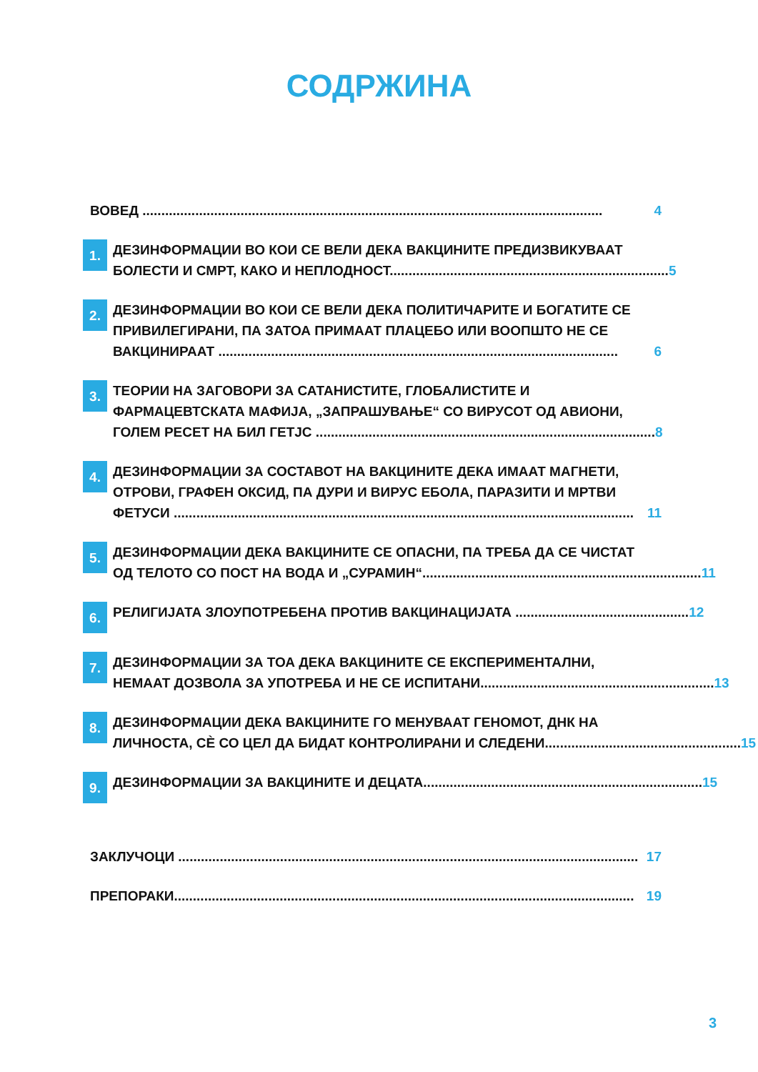СОДРЖИНА
ВОВЕД .......................................................................................................................... 4
1.
ДЕЗИНФОРМАЦИИ ВО КОИ СЕ ВЕЛИ ДЕКА ВАКЦИНИТЕ ПРЕДИЗВИКУВААТ
БОЛЕСТИ И СМРТ, КАКО И НЕПЛОДНОСТ.......................................................................... 5
2.
ДЕЗИНФОРМАЦИИ ВО КОИ СЕ ВЕЛИ ДЕКА ПОЛИТИЧАРИТЕ И БОГАТИТЕ СЕ ПРИВИЛЕГИРАНИ, ПА ЗАТОА ПРИМААТ ПЛАЦЕБО ИЛИ ВООПШТО НЕ СЕ
ВАКЦИНИРААТ .......................................................................................................... 6
3.
ТЕОРИИ НА ЗАГОВОРИ ЗА САТАНИСТИТЕ, ГЛОБАЛИСТИТЕ И ФАРМАЦЕВТСКАТА МАФИЈА, „ЗАПРАШУВАЊЕ“ СО ВИРУСОТ ОД АВИОНИ,
ГОЛЕМ РЕСЕТ НА БИЛ ГЕТЈС .......................................................................................... 8
4.
ДЕЗИНФОРМАЦИИ ЗА СОСТАВОТ НА ВАКЦИНИТЕ ДЕКА ИМААТ МАГНЕТИ, ОТРОВИ, ГРАФЕН ОКСИД, ПА ДУРИ И ВИРУС ЕБОЛА, ПАРАЗИТИ И МРТВИ
ФЕТУСИ .......................................................................................................................... 11
5.
ДЕЗИНФОРМАЦИИ ДЕКА ВАКЦИНИТЕ СЕ ОПАСНИ, ПА ТРЕБА ДА СЕ ЧИСТАТ
ОД ТЕЛОТО СО ПОСТ НА ВОДА И „СУРАМИН“.......................................................................... 11
6.
РЕЛИГИЈАТА ЗЛОУПОТРЕБЕНА ПРОТИВ ВАКЦИНАЦИЈАТА .............................................. 12
7.
ДЕЗИНФОРМАЦИИ ЗА ТОА ДЕКА ВАКЦИНИТЕ СЕ ЕКСПЕРИМЕНТАЛНИ,
НЕМААТ ДОЗВОЛА ЗА УПОТРЕБА И НЕ СЕ ИСПИТАНИ.............................................................. 13
8.
ДЕЗИНФОРМАЦИИ ДЕКА ВАКЦИНИТЕ ГО МЕНУВААТ ГЕНОМОТ, ДНК НА
ЛИЧНОСТА, СÈ СО ЦЕЛ ДА БИДАТ КОНТРОЛИРАНИ И СЛЕДЕНИ.................................................... 15
9.
ДЕЗИНФОРМАЦИИ ЗА ВАКЦИНИТЕ И ДЕЦАТА.......................................................................... 15
ЗАКЛУЧОЦИ .......................................................................................................................... 17
ПРЕПОРАКИ.......................................................................................................................... 19
3